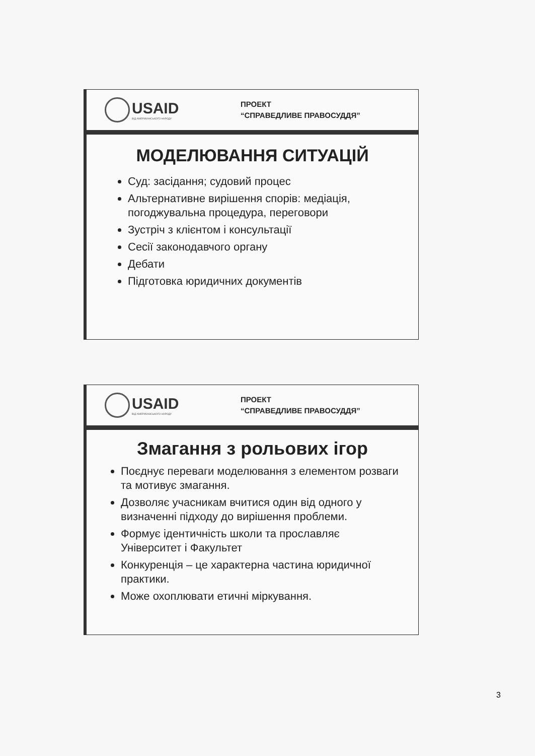USAID
ВІД АМЕРИКАНСЬКОГО НАРОДУ
ПРОЕКТ
“СПРАВЕДЛИВЕ ПРАВОСУДДЯ”
МОДЕЛЮВАННЯ СИТУАЦІЙ
Суд: засідання; судовий процес
Альтернативне вирішення спорів: медіація, погоджувальна процедура, переговори
Зустріч з клієнтом і консультації
Сесії законодавчого органу
Дебати
Підготовка юридичних документів
USAID
ВІД АМЕРИКАНСЬКОГО НАРОДУ
ПРОЕКТ
“СПРАВЕДЛИВЕ ПРАВОСУДДЯ”
Змагання з рольових ігор
Поєднує переваги моделювання з елементом розваги та мотивує змагання.
Дозволяє учасникам вчитися один від одного у визначенні підходу до вирішення проблеми.
Формує ідентичність школи та прославляє Університет і Факультет
Конкуренція – це характерна частина юридичної практики.
Може охоплювати етичні міркування.
3